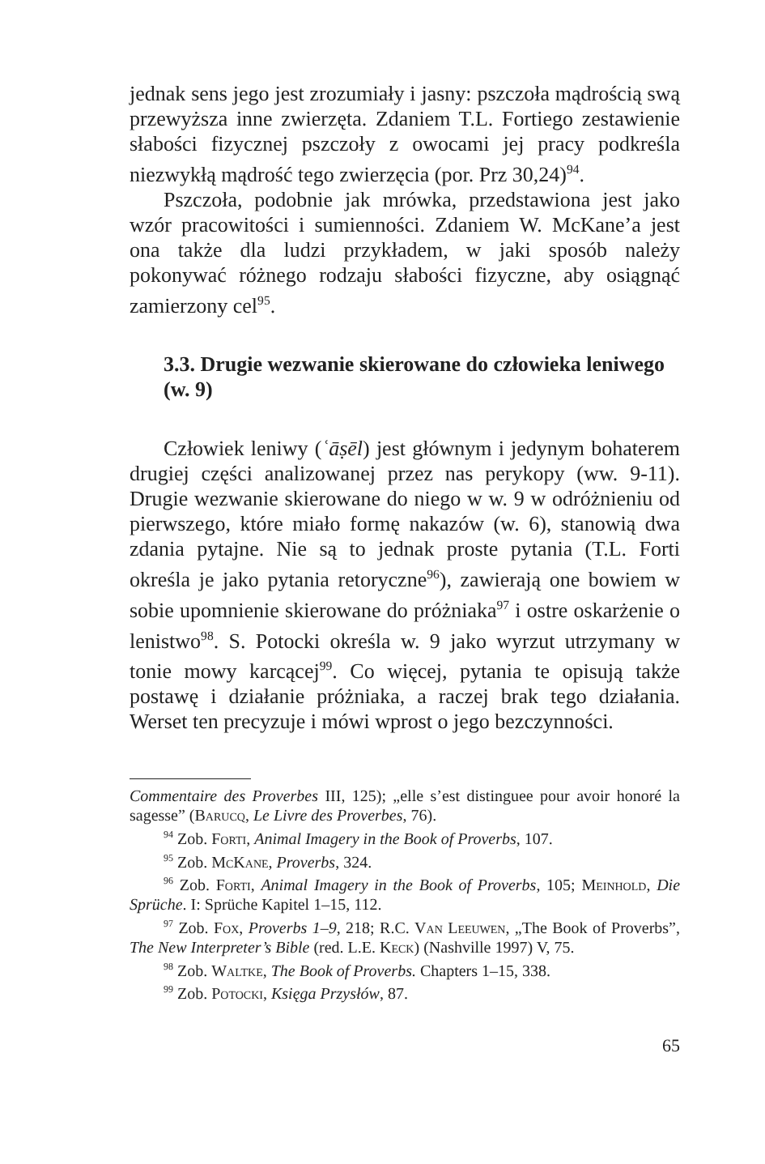jednak sens jego jest zrozumiały i jasny: pszczoła mądrością swą przewyższa inne zwierzęta. Zdaniem T.L. Fortiego zestawienie słabości fizycznej pszczoły z owocami jej pracy podkreśla niezwykłą mądrość tego zwierzęcia (por. Prz 30,24)<sup>94</sup>.
Pszczoła, podobnie jak mrówka, przedstawiona jest jako wzór pracowitości i sumienności. Zdaniem W. McKane’a jest ona także dla ludzi przykładem, w jaki sposób należy pokonywać różnego rodzaju słabości fizyczne, aby osiągnąć zamierzony cel<sup>95</sup>.
3.3. Drugie wezwanie skierowane do człowieka leniwego (w. 9)
Człowiek leniwy (ʿāṣēl) jest głównym i jedynym bohaterem drugiej części analizowanej przez nas perykopy (ww. 9-11). Drugie wezwanie skierowane do niego w w. 9 w odróżnieniu od pierwszego, które miało formę nakazów (w. 6), stanowią dwa zdania pytajne. Nie są to jednak proste pytania (T.L. Forti określa je jako pytania retoryczne<sup>96</sup>), zawierają one bowiem w sobie upomnienie skierowane do próżniaka<sup>97</sup> i ostre oskarżenie o lenistwo<sup>98</sup>. S. Potocki określa w. 9 jako wyrzut utrzymany w tonie mowy karcącej<sup>99</sup>. Co więcej, pytania te opisują także postawę i działanie próżniaka, a raczej brak tego działania. Werset ten precyzuje i mówi wprost o jego bezczynności.
Commentaire des Proverbes III, 125); „elle s’est distinguee pour avoir honoré la sagesse” (Barucq, Le Livre des Proverbes, 76).
<sup>94</sup> Zob. Forti, Animal Imagery in the Book of Proverbs, 107.
<sup>95</sup> Zob. McKane, Proverbs, 324.
<sup>96</sup> Zob. Forti, Animal Imagery in the Book of Proverbs, 105; Meinhold, Die Sprüche. I: Sprüche Kapitel 1–15, 112.
<sup>97</sup> Zob. Fox, Proverbs 1–9, 218; R.C. Van Leeuwen, „The Book of Proverbs”, The New Interpreter’s Bible (red. L.E. Keck) (Nashville 1997) V, 75.
<sup>98</sup> Zob. Waltke, The Book of Proverbs. Chapters 1–15, 338.
<sup>99</sup> Zob. Potocki, Księga Przysłów, 87.
65